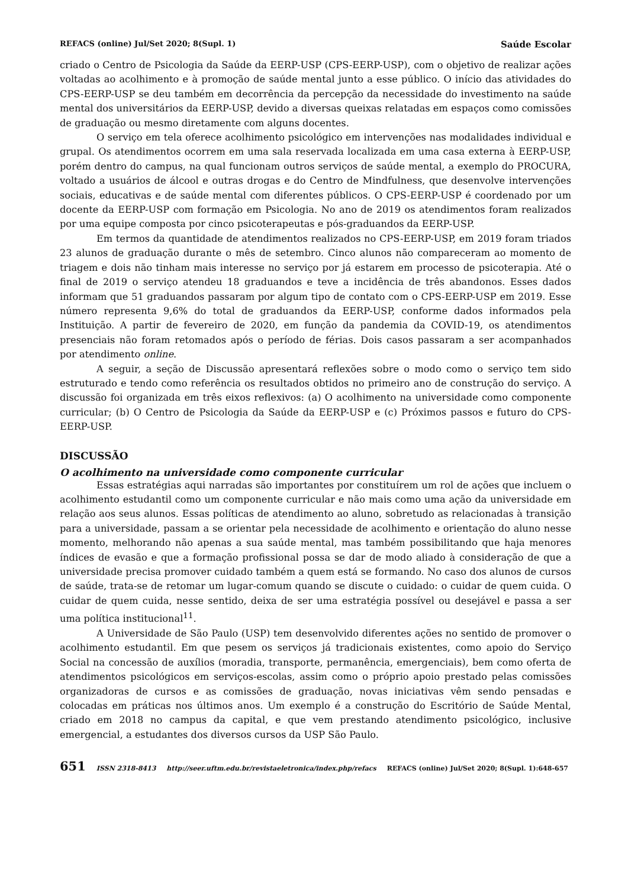REFACS (online) Jul/Set 2020; 8(Supl. 1) Saúde Escolar
criado o Centro de Psicologia da Saúde da EERP-USP (CPS-EERP-USP), com o objetivo de realizar ações voltadas ao acolhimento e à promoção de saúde mental junto a esse público. O início das atividades do CPS-EERP-USP se deu também em decorrência da percepção da necessidade do investimento na saúde mental dos universitários da EERP-USP, devido a diversas queixas relatadas em espaços como comissões de graduação ou mesmo diretamente com alguns docentes.
O serviço em tela oferece acolhimento psicológico em intervenções nas modalidades individual e grupal. Os atendimentos ocorrem em uma sala reservada localizada em uma casa externa à EERP-USP, porém dentro do campus, na qual funcionam outros serviços de saúde mental, a exemplo do PROCURA, voltado a usuários de álcool e outras drogas e do Centro de Mindfulness, que desenvolve intervenções sociais, educativas e de saúde mental com diferentes públicos. O CPS-EERP-USP é coordenado por um docente da EERP-USP com formação em Psicologia. No ano de 2019 os atendimentos foram realizados por uma equipe composta por cinco psicoterapeutas e pós-graduandos da EERP-USP.
Em termos da quantidade de atendimentos realizados no CPS-EERP-USP, em 2019 foram triados 23 alunos de graduação durante o mês de setembro. Cinco alunos não compareceram ao momento de triagem e dois não tinham mais interesse no serviço por já estarem em processo de psicoterapia. Até o final de 2019 o serviço atendeu 18 graduandos e teve a incidência de três abandonos. Esses dados informam que 51 graduandos passaram por algum tipo de contato com o CPS-EERP-USP em 2019. Esse número representa 9,6% do total de graduandos da EERP-USP, conforme dados informados pela Instituição. A partir de fevereiro de 2020, em função da pandemia da COVID-19, os atendimentos presenciais não foram retomados após o período de férias. Dois casos passaram a ser acompanhados por atendimento online.
A seguir, a seção de Discussão apresentará reflexões sobre o modo como o serviço tem sido estruturado e tendo como referência os resultados obtidos no primeiro ano de construção do serviço. A discussão foi organizada em três eixos reflexivos: (a) O acolhimento na universidade como componente curricular; (b) O Centro de Psicologia da Saúde da EERP-USP e (c) Próximos passos e futuro do CPS-EERP-USP.
DISCUSSÃO
O acolhimento na universidade como componente curricular
Essas estratégias aqui narradas são importantes por constituírem um rol de ações que incluem o acolhimento estudantil como um componente curricular e não mais como uma ação da universidade em relação aos seus alunos. Essas políticas de atendimento ao aluno, sobretudo as relacionadas à transição para a universidade, passam a se orientar pela necessidade de acolhimento e orientação do aluno nesse momento, melhorando não apenas a sua saúde mental, mas também possibilitando que haja menores índices de evasão e que a formação profissional possa se dar de modo aliado à consideração de que a universidade precisa promover cuidado também a quem está se formando. No caso dos alunos de cursos de saúde, trata-se de retomar um lugar-comum quando se discute o cuidado: o cuidar de quem cuida. O cuidar de quem cuida, nesse sentido, deixa de ser uma estratégia possível ou desejável e passa a ser uma política institucional<sup>11</sup>.
A Universidade de São Paulo (USP) tem desenvolvido diferentes ações no sentido de promover o acolhimento estudantil. Em que pesem os serviços já tradicionais existentes, como apoio do Serviço Social na concessão de auxílios (moradia, transporte, permanência, emergenciais), bem como oferta de atendimentos psicológicos em serviços-escolas, assim como o próprio apoio prestado pelas comissões organizadoras de cursos e as comissões de graduação, novas iniciativas vêm sendo pensadas e colocadas em práticas nos últimos anos. Um exemplo é a construção do Escritório de Saúde Mental, criado em 2018 no campus da capital, e que vem prestando atendimento psicológico, inclusive emergencial, a estudantes dos diversos cursos da USP São Paulo.
651 ISSN 2318-8413 http://seer.uftm.edu.br/revistaeletronica/index.php/refacs REFACS (online) Jul/Set 2020; 8(Supl. 1):648-657